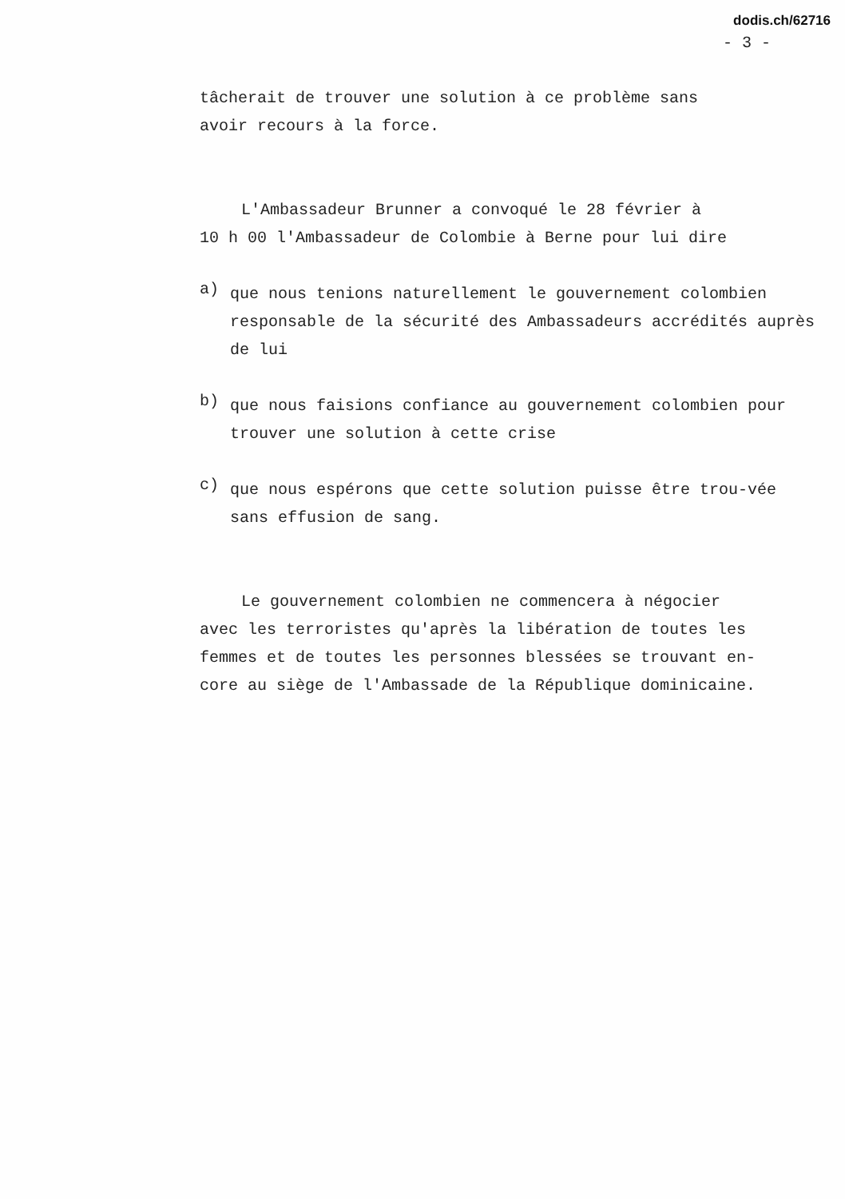dodis.ch/62716
- 3 -
tâcherait de trouver une solution à ce problème sans
avoir recours à la force.
L'Ambassadeur Brunner a convoqué le 28 février à
10 h 00 l'Ambassadeur de Colombie à Berne pour lui dire
a)
que nous tenions naturellement le gouvernement colombien responsable de la sécurité des Ambassadeurs accrédités auprès de lui
b)
que nous faisions confiance au gouvernement colombien pour trouver une solution à cette crise
c)
que nous espérons que cette solution puisse être trou-vée sans effusion de sang.
Le gouvernement colombien ne commencera à négocier
avec les terroristes qu'après la libération de toutes les
femmes et de toutes les personnes blessées se trouvant en-
core au siège de l'Ambassade de la République dominicaine.